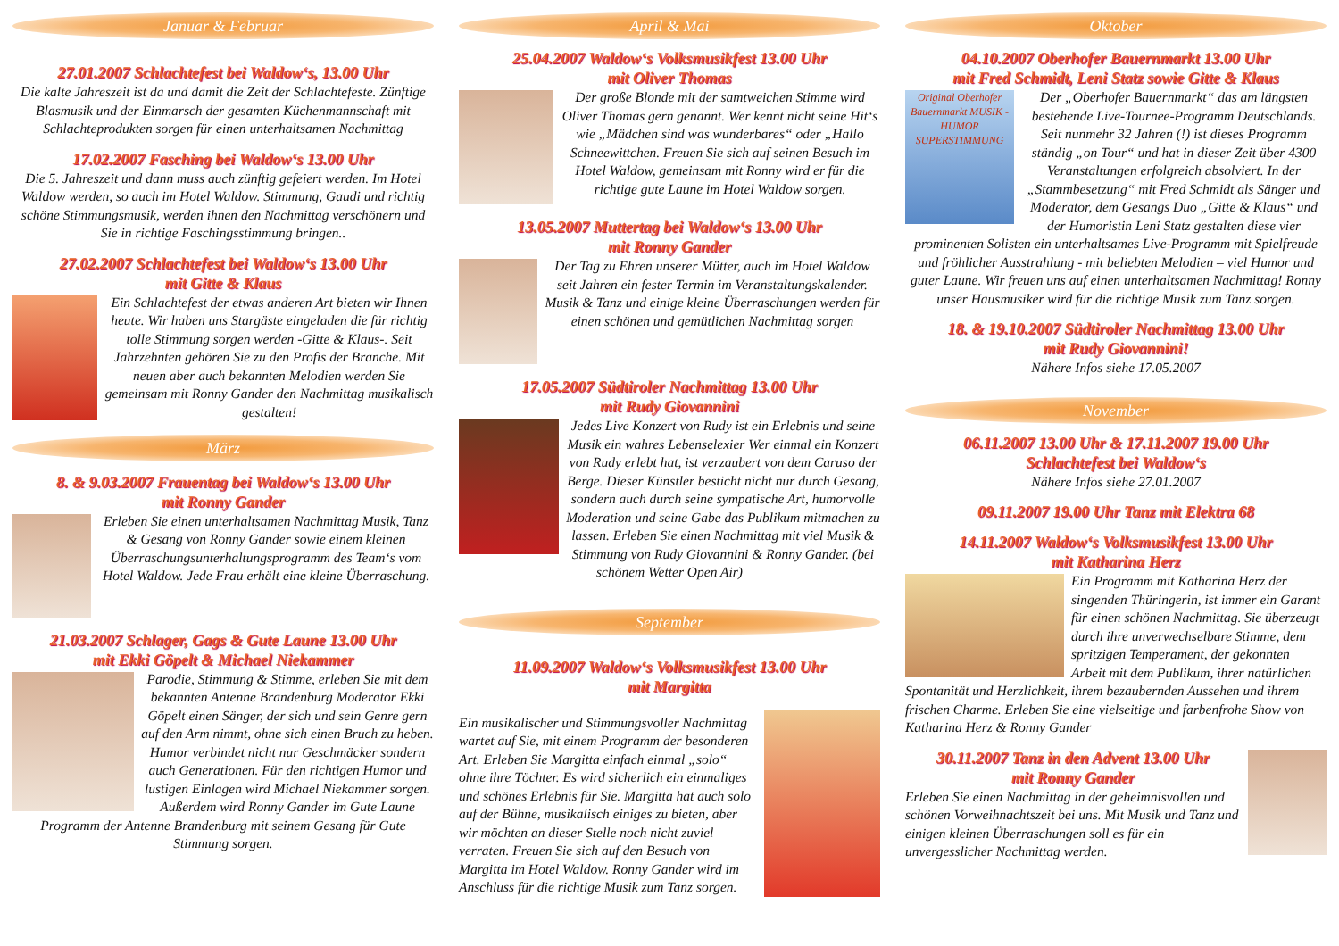Januar & Februar
27.01.2007 Schlachtefest bei Waldow‘s, 13.00 Uhr
Die kalte Jahreszeit ist da und damit die Zeit der Schlachtefeste. Zünftige Blasmusik und der Einmarsch der gesamten Küchenmannschaft mit Schlachteprodukten sorgen für einen unterhaltsamen Nachmittag
17.02.2007 Fasching bei Waldow‘s 13.00 Uhr
Die 5. Jahreszeit und dann muss auch zünftig gefeiert werden. Im Hotel Waldow werden, so auch im Hotel Waldow. Stimmung, Gaudi und richtig schöne Stimmungsmusik, werden ihnen den Nachmittag verschönern und Sie in richtige Faschingsstimmung bringen..
27.02.2007 Schlachtefest bei Waldow‘s 13.00 Uhr
mit Gitte & Klaus
Ein Schlachtefest der etwas anderen Art bieten wir Ihnen heute. Wir haben uns Stargäste eingeladen die für richtig tolle Stimmung sorgen werden -Gitte & Klaus-. Seit Jahrzehnten gehören Sie zu den Profis der Branche. Mit neuen aber auch bekannten Melodien werden Sie gemeinsam mit Ronny Gander den Nachmittag musikalisch gestalten!
März
8. & 9.03.2007 Frauentag bei Waldow‘s 13.00 Uhr
mit Ronny Gander
Erleben Sie einen unterhaltsamen Nachmittag Musik, Tanz & Gesang von Ronny Gander sowie einem kleinen Überraschungsunterhaltungsprogramm des Team‘s vom Hotel Waldow. Jede Frau erhält eine kleine Überraschung.
21.03.2007 Schlager, Gags & Gute Laune 13.00 Uhr
mit Ekki Göpelt & Michael Niekammer
Parodie, Stimmung & Stimme, erleben Sie mit dem bekannten Antenne Brandenburg Moderator Ekki Göpelt einen Sänger, der sich und sein Genre gern auf den Arm nimmt, ohne sich einen Bruch zu heben. Humor verbindet nicht nur Geschmäcker sondern auch Generationen. Für den richtigen Humor und lustigen Einlagen wird Michael Niekammer sorgen. Außerdem wird Ronny Gander im Gute Laune Programm der Antenne Brandenburg mit seinem Gesang für Gute Stimmung sorgen.
April & Mai
25.04.2007 Waldow‘s Volksmusikfest 13.00 Uhr
mit Oliver Thomas
Der große Blonde mit der samtweichen Stimme wird Oliver Thomas gern genannt. Wer kennt nicht seine Hit‘s wie „Mädchen sind was wunderbares“ oder „Hallo Schneewittchen. Freuen Sie sich auf seinen Besuch im Hotel Waldow, gemeinsam mit Ronny wird er für die richtige gute Laune im Hotel Waldow sorgen.
13.05.2007 Muttertag bei Waldow‘s 13.00 Uhr
mit Ronny Gander
Der Tag zu Ehren unserer Mütter, auch im Hotel Waldow seit Jahren ein fester Termin im Veranstaltungskalender. Musik & Tanz und einige kleine Überraschungen werden für einen schönen und gemütlichen Nachmittag sorgen
17.05.2007 Südtiroler Nachmittag 13.00 Uhr
mit Rudy Giovannini
Jedes Live Konzert von Rudy ist ein Erlebnis und seine Musik ein wahres Lebenselexier Wer einmal ein Konzert von Rudy erlebt hat, ist verzaubert von dem Caruso der Berge. Dieser Künstler besticht nicht nur durch Gesang, sondern auch durch seine sympatische Art, humorvolle Moderation und seine Gabe das Publikum mitmachen zu lassen. Erleben Sie einen Nachmittag mit viel Musik & Stimmung von Rudy Giovannini & Ronny Gander. (bei schönem Wetter Open Air)
September
11.09.2007 Waldow‘s Volksmusikfest 13.00 Uhr
mit Margitta
Ein musikalischer und Stimmungsvoller Nachmittag wartet auf Sie, mit einem Programm der besonderen Art. Erleben Sie Margitta einfach einmal „solo“ ohne ihre Töchter. Es wird sicherlich ein einmaliges und schönes Erlebnis für Sie. Margitta hat auch solo auf der Bühne, musikalisch einiges zu bieten, aber wir möchten an dieser Stelle noch nicht zuviel verraten. Freuen Sie sich auf den Besuch von Margitta im Hotel Waldow. Ronny Gander wird im Anschluss für die richtige Musik zum Tanz sorgen.
Oktober
04.10.2007 Oberhofer Bauernmarkt 13.00 Uhr
mit Fred Schmidt, Leni Statz sowie Gitte & Klaus
Original Oberhofer Bauernmarkt MUSIK - HUMOR SUPERSTIMMUNG
Der „Oberhofer Bauernmarkt“ das am längsten bestehende Live-Tournee-Programm Deutschlands. Seit nunmehr 32 Jahren (!) ist dieses Programm ständig „on Tour“ und hat in dieser Zeit über 4300 Veranstaltungen erfolgreich absolviert. In der „Stammbesetzung“ mit Fred Schmidt als Sänger und Moderator, dem Gesangs Duo „Gitte & Klaus“ und der Humoristin Leni Statz gestalten diese vier prominenten Solisten ein unterhaltsames Live-Programm mit Spielfreude und fröhlicher Ausstrahlung - mit beliebten Melodien – viel Humor und guter Laune. Wir freuen uns auf einen unterhaltsamen Nachmittag! Ronny unser Hausmusiker wird für die richtige Musik zum Tanz sorgen.
18. & 19.10.2007 Südtiroler Nachmittag 13.00 Uhr
mit Rudy Giovannini!
Nähere Infos siehe 17.05.2007
November
06.11.2007 13.00 Uhr & 17.11.2007 19.00 Uhr
Schlachtefest bei Waldow‘s
Nähere Infos siehe 27.01.2007
09.11.2007 19.00 Uhr Tanz mit Elektra 68
14.11.2007 Waldow‘s Volksmusikfest 13.00 Uhr
mit Katharina Herz
Ein Programm mit Katharina Herz der singenden Thüringerin, ist immer ein Garant für einen schönen Nachmittag. Sie überzeugt durch ihre unverwechselbare Stimme, dem spritzigen Temperament, der gekonnten Arbeit mit dem Publikum, ihrer natürlichen Spontanität und Herzlichkeit, ihrem bezaubernden Aussehen und ihrem frischen Charme. Erleben Sie eine vielseitige und farbenfrohe Show von Katharina Herz & Ronny Gander
30.11.2007 Tanz in den Advent 13.00 Uhr
mit Ronny Gander
Erleben Sie einen Nachmittag in der geheimnisvollen und schönen Vorweihnachtszeit bei uns. Mit Musik und Tanz und einigen kleinen Überraschungen soll es für ein unvergesslicher Nachmittag werden.